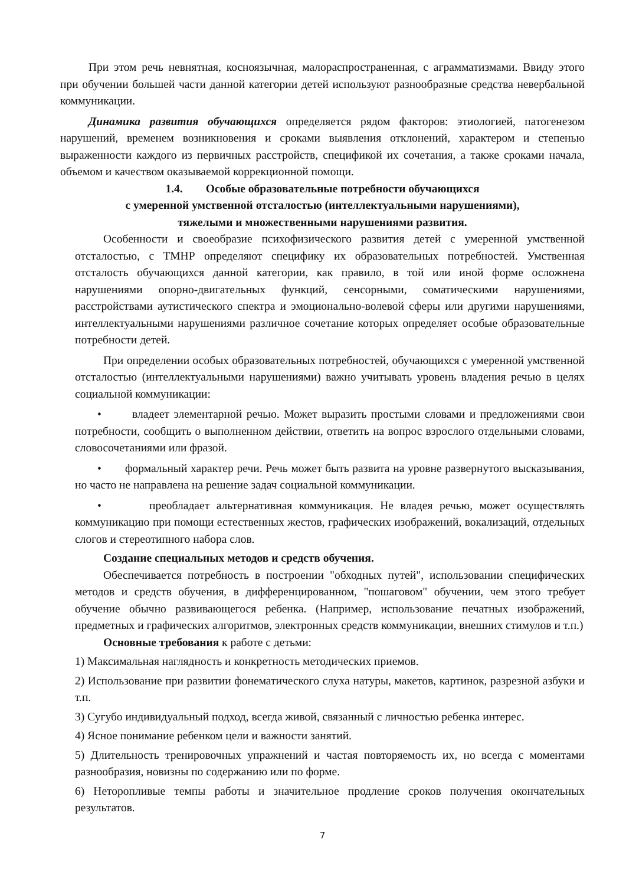При этом речь невнятная, косноязычная, малораспространенная, с аграмматизмами. Ввиду этого при обучении большей части данной категории детей используют разнообразные средства невербальной коммуникации.
Динамика развития обучающихся определяется рядом факторов: этиологией, патогенезом нарушений, временем возникновения и сроками выявления отклонений, характером и степенью выраженности каждого из первичных расстройств, спецификой их сочетания, а также сроками начала, объемом и качеством оказываемой коррекционной помощи.
1.4. Особые образовательные потребности обучающихся
с умеренной умственной отсталостью (интеллектуальными нарушениями),
тяжелыми и множественными нарушениями развития.
Особенности и своеобразие психофизического развития детей с умеренной умственной отсталостью, с ТМНР определяют специфику их образовательных потребностей. Умственная отсталость обучающихся данной категории, как правило, в той или иной форме осложнена нарушениями опорно-двигательных функций, сенсорными, соматическими нарушениями, расстройствами аутистического спектра и эмоционально-волевой сферы или другими нарушениями, интеллектуальными нарушениями различное сочетание которых определяет особые образовательные потребности детей.
При определении особых образовательных потребностей, обучающихся с умеренной умственной отсталостью (интеллектуальными нарушениями) важно учитывать уровень владения речью в целях социальной коммуникации:
• владеет элементарной речью. Может выразить простыми словами и предложениями свои потребности, сообщить о выполненном действии, ответить на вопрос взрослого отдельными словами, словосочетаниями или фразой.
• формальный характер речи. Речь может быть развита на уровне развернутого высказывания, но часто не направлена на решение задач социальной коммуникации.
• преобладает альтернативная коммуникация. Не владея речью, может осуществлять коммуникацию при помощи естественных жестов, графических изображений, вокализаций, отдельных слогов и стереотипного набора слов.
Создание специальных методов и средств обучения.
Обеспечивается потребность в построении "обходных путей", использовании специфических методов и средств обучения, в дифференцированном, "пошаговом" обучении, чем этого требует обучение обычно развивающегося ребенка. (Например, использование печатных изображений, предметных и графических алгоритмов, электронных средств коммуникации, внешних стимулов и т.п.)
Основные требования к работе с детьми:
1) Максимальная наглядность и конкретность методических приемов.
2) Использование при развитии фонематического слуха натуры, макетов, картинок, разрезной азбуки и т.п.
3) Сугубо индивидуальный подход, всегда живой, связанный с личностью ребенка интерес.
4) Ясное понимание ребенком цели и важности занятий.
5) Длительность тренировочных упражнений и частая повторяемость их, но всегда с моментами разнообразия, новизны по содержанию или по форме.
6) Неторопливые темпы работы и значительное продление сроков получения окончательных результатов.
7